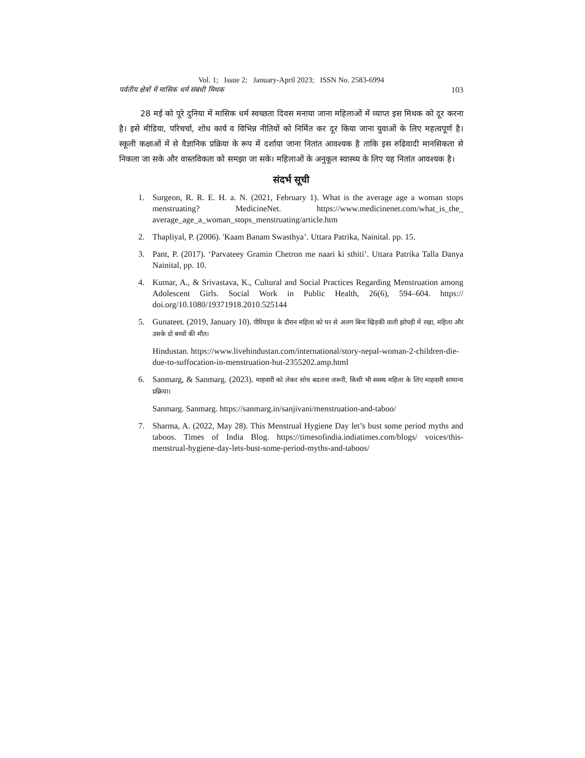Vol. 1; Issue 2; January-April 2023; ISSN No. 2583-6994
पर्वतीय क्षेत्रों में मासिक धर्म संबंधी मिथक 103
28 मई को पूरे दुनिया में मासिक धर्म स्वच्छता दिवस मनाया जाना महिलाओं में व्याप्त इस मिथक को दूर करना है। इसे मीडिया, परिचर्चा, शोध कार्य व विभिन्न नीतियों को निर्मित कर दूर किया जाना युवाओं के लिए महत्वपूर्ण है। स्कूली कक्षाओं में से वैज्ञानिक प्रक्रिया के रूप में दर्शाया जाना नितांत आवश्यक है ताकि इस रुढिवादी मानसिकता से निकला जा सके और वास्तविकता को समझा जा सके। महिलाओं के अनुकूल स्वास्थ्य के लिए यह नितांत आवश्यक है।
संदर्भ सूची
1. Surgeon, R. R. E. H. a. N. (2021, February 1). What is the average age a woman stops menstruating? MedicineNet. https://www.medicinenet.com/what_is_the_ average_age_a_woman_stops_menstruating/article.htm
2. Thapliyal, P. (2006). 'Kaam Banam Swasthya’. Uttara Patrika, Nainital. pp. 15.
3. Pant, P. (2017). ‘Parvateey Gramin Chetron me naari ki sthiti’. Uttara Patrika Talla Danya Nainital, pp. 10.
4. Kumar, A., & Srivastava, K., Cultural and Social Practices Regarding Menstruation among Adolescent Girls. Social Work in Public Health, 26(6), 594–604. https:// doi.org/10.1080/19371918.2010.525144
5. Gunateet. (2019, January 10). पीरियड्स के दौरान महिला को घर से अलग बिना खिड़की वाली झोपड़ी में रखा, महिला और उसके दो बच्चों की मौत।
Hindustan. https://www.livehindustan.com/international/story-nepal-woman-2-children-die-due-to-suffocation-in-menstruation-hut-2355202.amp.html
6. Sanmarg, & Sanmarg. (2023). माहवारी को लेकर सोच बदलना जरूरी, किसी भी स्वस्थ महिला के लिए माहवारी सामान्य प्रक्रिया।
Sanmarg. Sanmarg. https://sanmarg.in/sanjivani/menstruation-and-taboo/
7. Sharma, A. (2022, May 28). This Menstrual Hygiene Day let’s bust some period myths and taboos. Times of India Blog. https://timesofindia.indiatimes.com/blogs/ voices/this-menstrual-hygiene-day-lets-bust-some-period-myths-and-taboos/